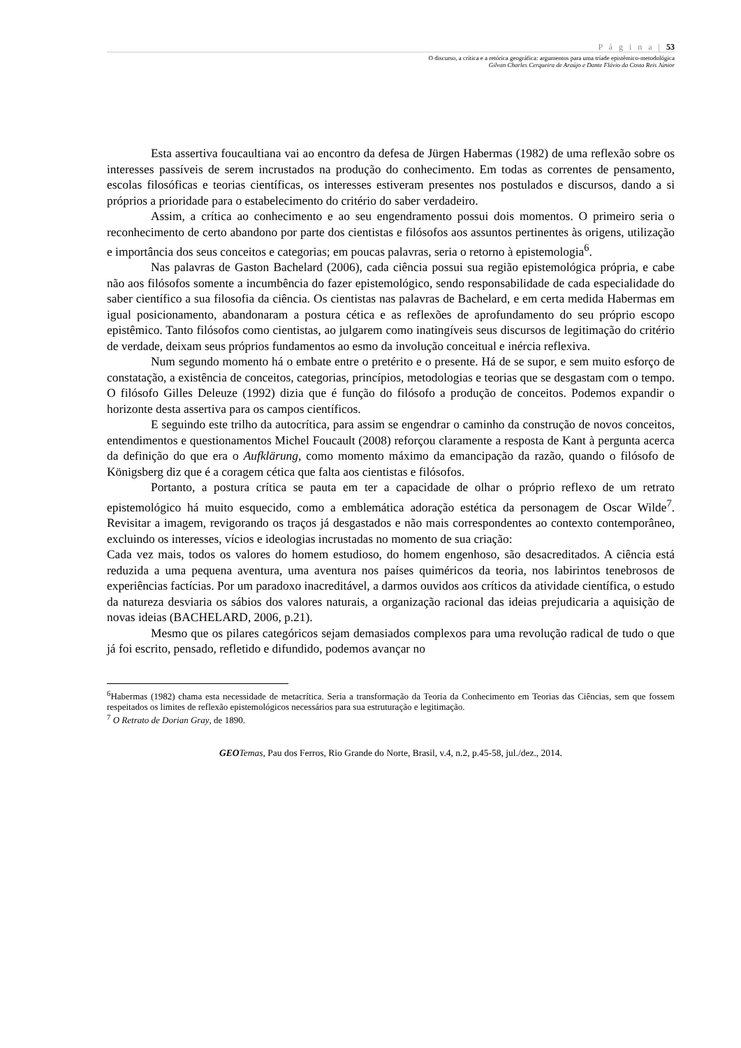P á g i n a | 53
O discurso, a crítica e a retórica geográfica: argumentos para uma tríade epistêmico-metodológica
Gilvan Charles Cerqueira de Araújo e Dante Flávio da Costa Reis Júnior
Esta assertiva foucaultiana vai ao encontro da defesa de Jürgen Habermas (1982) de uma reflexão sobre os interesses passíveis de serem incrustados na produção do conhecimento. Em todas as correntes de pensamento, escolas filosóficas e teorias científicas, os interesses estiveram presentes nos postulados e discursos, dando a si próprios a prioridade para o estabelecimento do critério do saber verdadeiro.
Assim, a crítica ao conhecimento e ao seu engendramento possui dois momentos. O primeiro seria o reconhecimento de certo abandono por parte dos cientistas e filósofos aos assuntos pertinentes às origens, utilização e importância dos seus conceitos e categorias; em poucas palavras, seria o retorno à epistemologia<sup>6</sup>.
Nas palavras de Gaston Bachelard (2006), cada ciência possui sua região epistemológica própria, e cabe não aos filósofos somente a incumbência do fazer epistemológico, sendo responsabilidade de cada especialidade do saber científico a sua filosofia da ciência. Os cientistas nas palavras de Bachelard, e em certa medida Habermas em igual posicionamento, abandonaram a postura cética e as reflexões de aprofundamento do seu próprio escopo epistêmico. Tanto filósofos como cientistas, ao julgarem como inatingíveis seus discursos de legitimação do critério de verdade, deixam seus próprios fundamentos ao esmo da involução conceitual e inércia reflexiva.
Num segundo momento há o embate entre o pretérito e o presente. Há de se supor, e sem muito esforço de constatação, a existência de conceitos, categorias, princípios, metodologias e teorias que se desgastam com o tempo. O filósofo Gilles Deleuze (1992) dizia que é função do filósofo a produção de conceitos. Podemos expandir o horizonte desta assertiva para os campos científicos.
E seguindo este trilho da autocrítica, para assim se engendrar o caminho da construção de novos conceitos, entendimentos e questionamentos Michel Foucault (2008) reforçou claramente a resposta de Kant à pergunta acerca da definição do que era o Aufklärung, como momento máximo da emancipação da razão, quando o filósofo de Königsberg diz que é a coragem cética que falta aos cientistas e filósofos.
Portanto, a postura crítica se pauta em ter a capacidade de olhar o próprio reflexo de um retrato epistemológico há muito esquecido, como a emblemática adoração estética da personagem de Oscar Wilde<sup>7</sup>. Revisitar a imagem, revigorando os traços já desgastados e não mais correspondentes ao contexto contemporâneo, excluindo os interesses, vícios e ideologias incrustadas no momento de sua criação:
Cada vez mais, todos os valores do homem estudioso, do homem engenhoso, são desacreditados. A ciência está reduzida a uma pequena aventura, uma aventura nos países quiméricos da teoria, nos labirintos tenebrosos de experiências factícias. Por um paradoxo inacreditável, a darmos ouvidos aos críticos da atividade científica, o estudo da natureza desviaria os sábios dos valores naturais, a organização racional das ideias prejudicaria a aquisição de novas ideias (BACHELARD, 2006, p.21).
Mesmo que os pilares categóricos sejam demasiados complexos para uma revolução radical de tudo o que já foi escrito, pensado, refletido e difundido, podemos avançar no
<sup>6</sup> Habermas (1982) chama esta necessidade de metacrítica. Seria a transformação da Teoria da Conhecimento em Teorias das Ciências, sem que fossem respeitados os limites de reflexão epistemológicos necessários para sua estruturação e legitimação.
<sup>7</sup> O Retrato de Dorian Gray, de 1890.
GEO Temas, Pau dos Ferros, Rio Grande do Norte, Brasil, v.4, n.2, p.45-58, jul./dez., 2014.